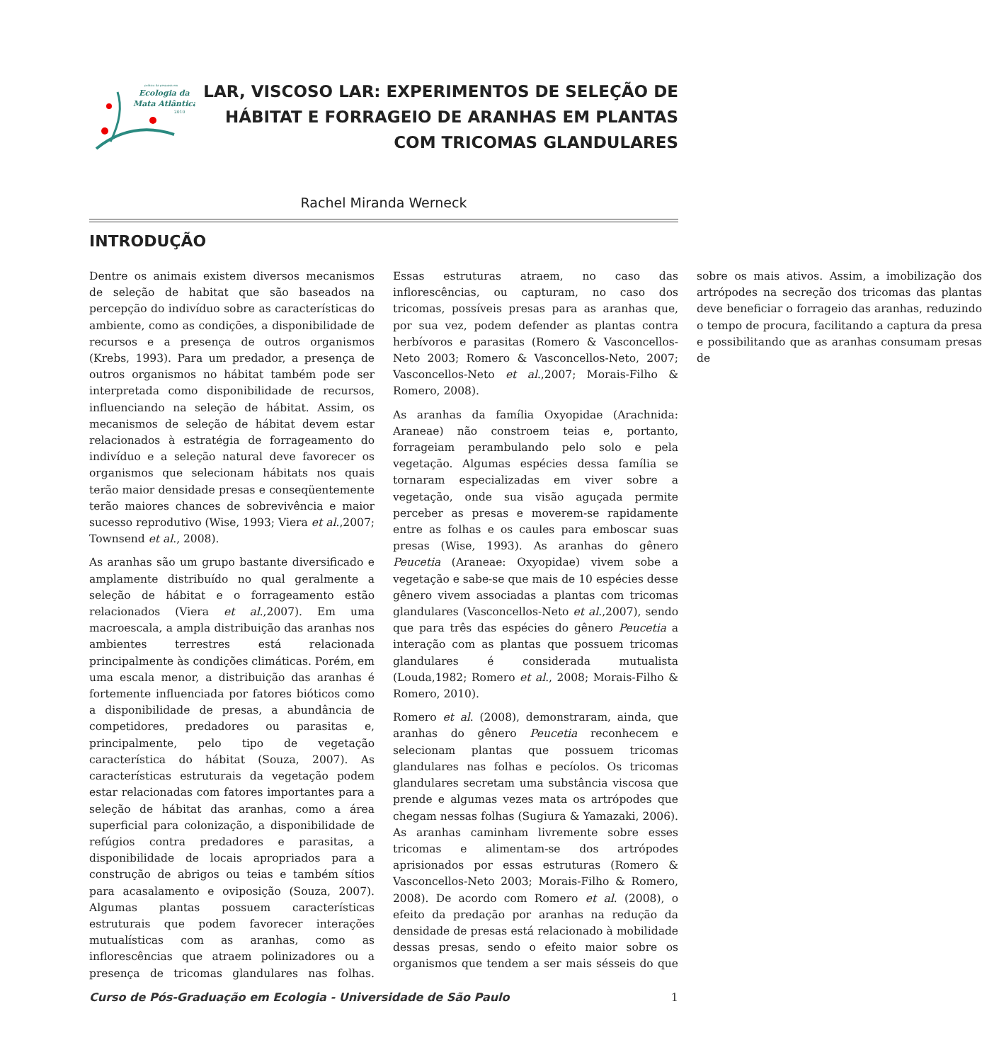Ecologia da
Mata Atlântica
2010
prática da pesquisa em
LAR, VISCOSO LAR: EXPERIMENTOS DE SELEÇÃO DE HÁBITAT E FORRAGEIO DE ARANHAS EM PLANTAS COM TRICOMAS GLANDULARES
Rachel Miranda Werneck
INTRODUÇÃO
Dentre os animais existem diversos mecanismos de seleção de habitat que são baseados na percepção do indivíduo sobre as características do ambiente, como as condições, a disponibilidade de recursos e a presença de outros organismos (Krebs, 1993). Para um predador, a presença de outros organismos no hábitat também pode ser interpretada como disponibilidade de recursos, influenciando na seleção de hábitat. Assim, os mecanismos de seleção de hábitat devem estar relacionados à estratégia de forrageamento do indivíduo e a seleção natural deve favorecer os organismos que selecionam hábitats nos quais terão maior densidade presas e conseqüentemente terão maiores chances de sobrevivência e maior sucesso reprodutivo (Wise, 1993; Viera et al.,2007; Townsend et al., 2008).
As aranhas são um grupo bastante diversificado e amplamente distribuído no qual geralmente a seleção de hábitat e o forrageamento estão relacionados (Viera et al.,2007). Em uma macroescala, a ampla distribuição das aranhas nos ambientes terrestres está relacionada principalmente às condições climáticas. Porém, em uma escala menor, a distribuição das aranhas é fortemente influenciada por fatores bióticos como a disponibilidade de presas, a abundância de competidores, predadores ou parasitas e, principalmente, pelo tipo de vegetação característica do hábitat (Souza, 2007). As características estruturais da vegetação podem estar relacionadas com fatores importantes para a seleção de hábitat das aranhas, como a área superficial para colonização, a disponibilidade de refúgios contra predadores e parasitas, a disponibilidade de locais apropriados para a construção de abrigos ou teias e também sítios para acasalamento e oviposição (Souza, 2007). Algumas plantas possuem características estruturais que podem favorecer interações mutualísticas com as aranhas, como as inflorescências que atraem polinizadores ou a presença de tricomas glandulares nas folhas. Essas estruturas atraem, no caso das inflorescências, ou capturam, no caso dos tricomas, possíveis presas para as aranhas que, por sua vez, podem defender as plantas contra herbívoros e parasitas (Romero & Vasconcellos-Neto 2003; Romero & Vasconcellos-Neto, 2007; Vasconcellos-Neto et al.,2007; Morais-Filho & Romero, 2008).
As aranhas da família Oxyopidae (Arachnida: Araneae) não constroem teias e, portanto, forrageiam perambulando pelo solo e pela vegetação. Algumas espécies dessa família se tornaram especializadas em viver sobre a vegetação, onde sua visão aguçada permite perceber as presas e moverem-se rapidamente entre as folhas e os caules para emboscar suas presas (Wise, 1993). As aranhas do gênero Peucetia (Araneae: Oxyopidae) vivem sobe a vegetação e sabe-se que mais de 10 espécies desse gênero vivem associadas a plantas com tricomas glandulares (Vasconcellos-Neto et al.,2007), sendo que para três das espécies do gênero Peucetia a interação com as plantas que possuem tricomas glandulares é considerada mutualista (Louda,1982; Romero et al., 2008; Morais-Filho & Romero, 2010).
Romero et al. (2008), demonstraram, ainda, que aranhas do gênero Peucetia reconhecem e selecionam plantas que possuem tricomas glandulares nas folhas e pecíolos. Os tricomas glandulares secretam uma substância viscosa que prende e algumas vezes mata os artrópodes que chegam nessas folhas (Sugiura & Yamazaki, 2006). As aranhas caminham livremente sobre esses tricomas e alimentam-se dos artrópodes aprisionados por essas estruturas (Romero & Vasconcellos-Neto 2003; Morais-Filho & Romero, 2008). De acordo com Romero et al. (2008), o efeito da predação por aranhas na redução da densidade de presas está relacionado à mobilidade dessas presas, sendo o efeito maior sobre os organismos que tendem a ser mais sésseis do que sobre os mais ativos. Assim, a imobilização dos artrópodes na secreção dos tricomas das plantas deve beneficiar o forrageio das aranhas, reduzindo o tempo de procura, facilitando a captura da presa e possibilitando que as aranhas consumam presas de
Curso de Pós-Graduação em Ecologia - Universidade de São Paulo 1